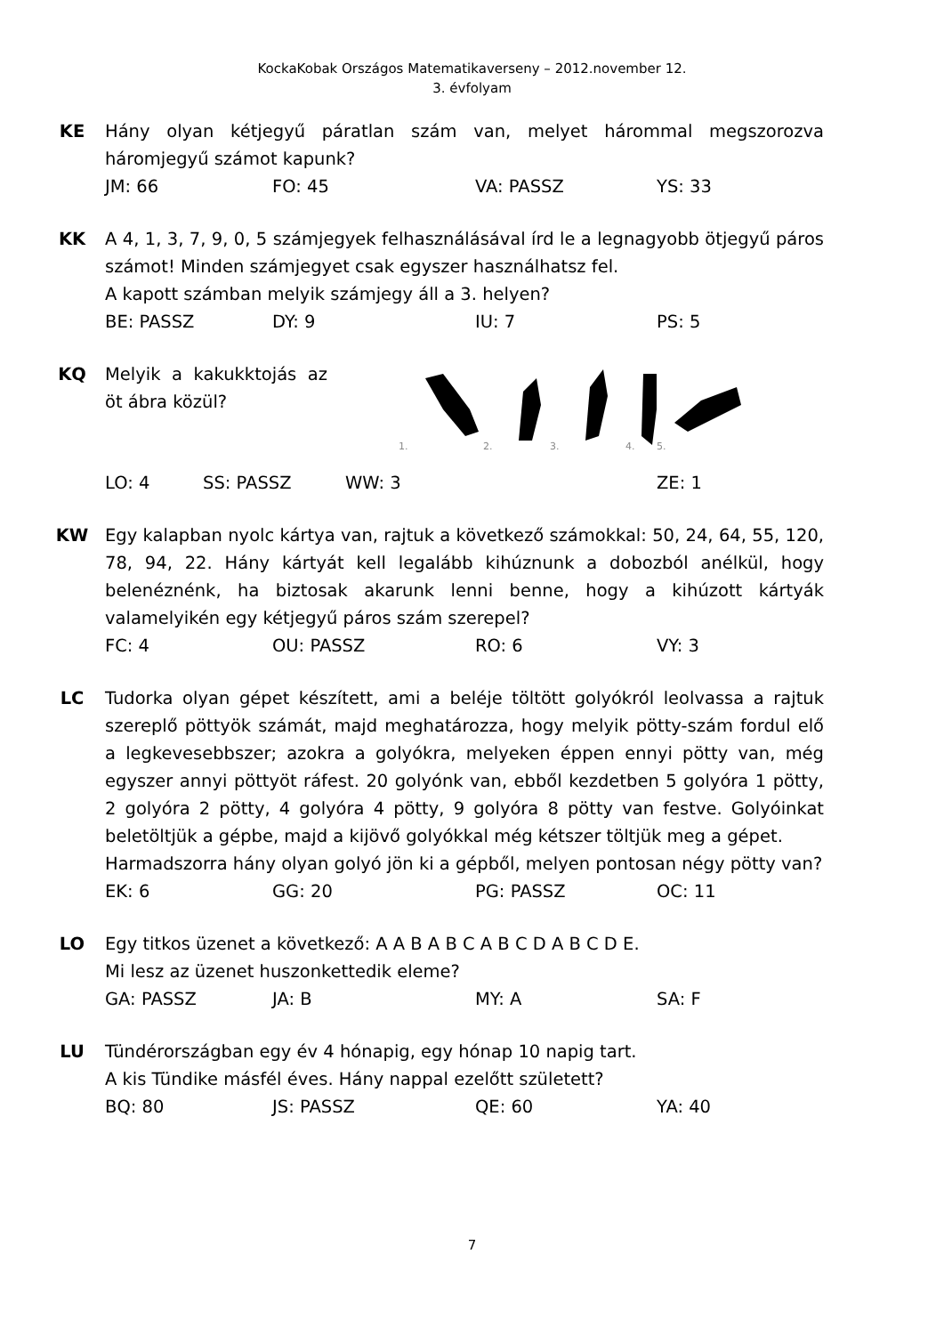KockaKobak Országos Matematikaverseny – 2012.november 12.
3. évfolyam
KE Hány olyan kétjegyű páratlan szám van, melyet hárommal megszorozva háromjegyű számot kapunk?
JM: 66 FO: 45 VA: PASSZ YS: 33
KK A 4, 1, 3, 7, 9, 0, 5 számjegyek felhasználásával írd le a legnagyobb ötjegyű páros számot! Minden számjegyet csak egyszer használhatsz fel.
A kapott számban melyik számjegy áll a 3. helyen?
BE: PASSZ DY: 9 IU: 7 PS: 5
KQ Melyik a kakukktojás az öt ábra közül?
1.
2.
3.
4.
5.
LO: 4 SS: PASSZ WW: 3 ZE: 1
KW Egy kalapban nyolc kártya van, rajtuk a következő számokkal: 50, 24, 64, 55, 120, 78, 94, 22. Hány kártyát kell legalább kihúznunk a dobozból anélkül, hogy belenéznénk, ha biztosak akarunk lenni benne, hogy a kihúzott kártyák valamelyikén egy kétjegyű páros szám szerepel?
FC: 4 OU: PASSZ RO: 6 VY: 3
LC Tudorka olyan gépet készített, ami a beléje töltött golyókról leolvassa a rajtuk szereplő pöttyök számát, majd meghatározza, hogy melyik pötty-szám fordul elő a legkevesebbszer; azokra a golyókra, melyeken éppen ennyi pötty van, még egyszer annyi pöttyöt ráfest. 20 golyónk van, ebből kezdetben 5 golyóra 1 pötty, 2 golyóra 2 pötty, 4 golyóra 4 pötty, 9 golyóra 8 pötty van festve. Golyóinkat beletöltjük a gépbe, majd a kijövő golyókkal még kétszer töltjük meg a gépet.
Harmadszorra hány olyan golyó jön ki a gépből, melyen pontosan négy pötty van?
EK: 6 GG: 20 PG: PASSZ OC: 11
LO Egy titkos üzenet a következő: A A B A B C A B C D A B C D E.
Mi lesz az üzenet huszonkettedik eleme?
GA: PASSZ JA: B MY: A SA: F
LU Tündérországban egy év 4 hónapig, egy hónap 10 napig tart.
A kis Tündike másfél éves. Hány nappal ezelőtt született?
BQ: 80 JS: PASSZ QE: 60 YA: 40
7